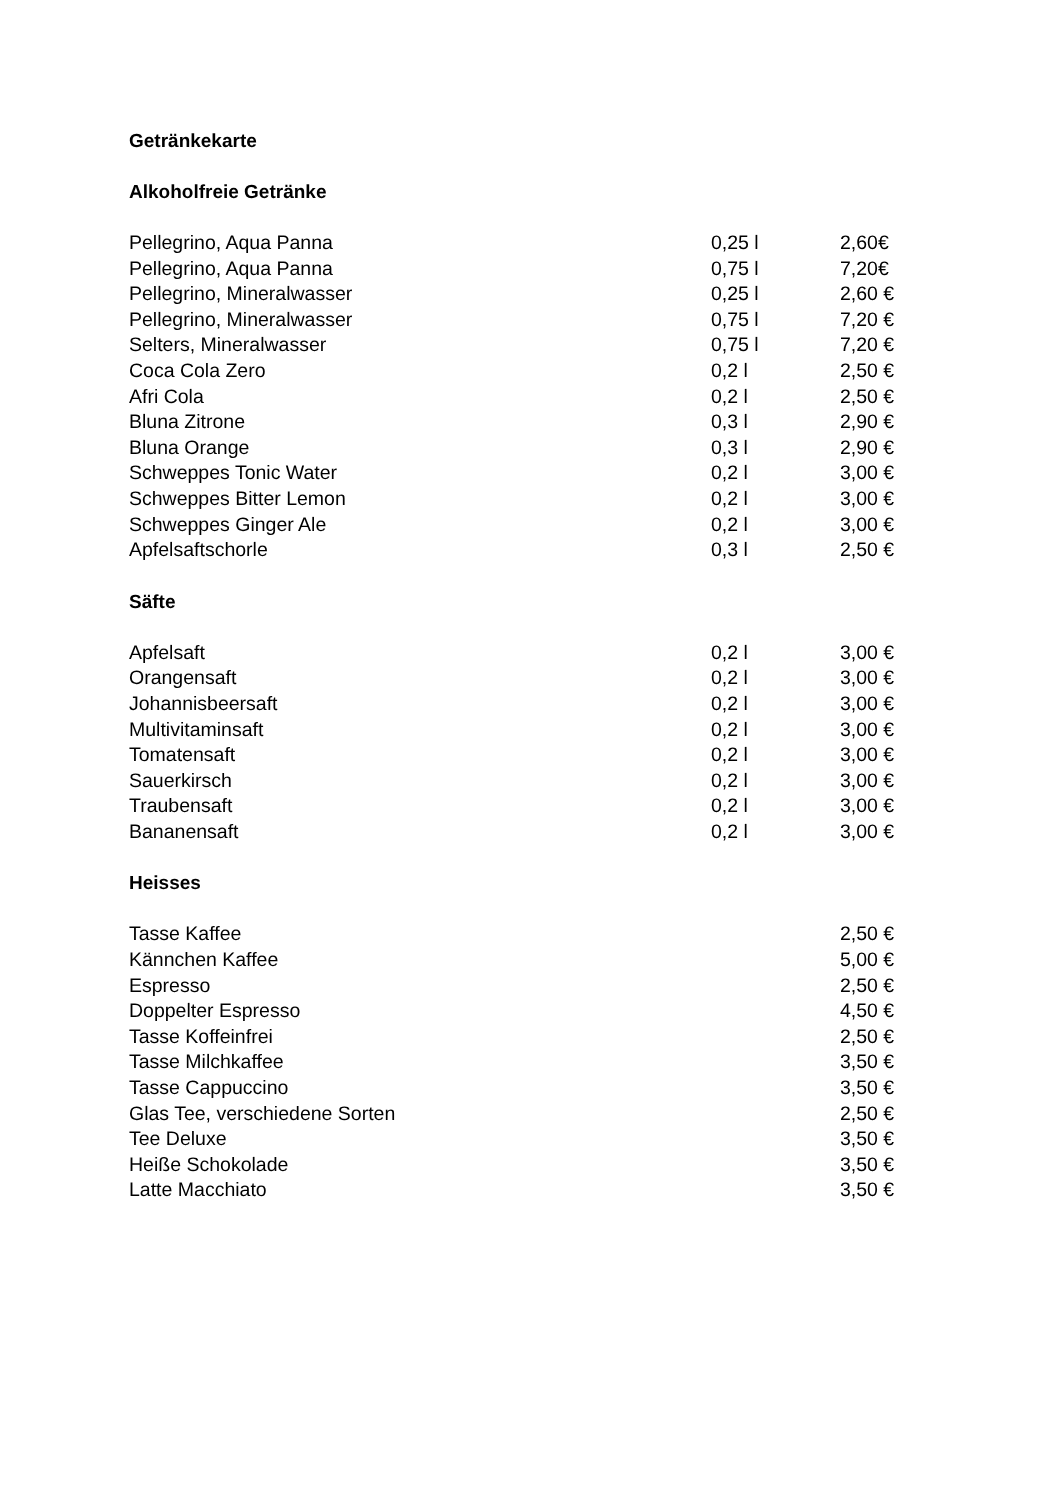Getränkekarte
Alkoholfreie Getränke
| Pellegrino, Aqua Panna | 0,25 l | 2,60€ |
| Pellegrino, Aqua Panna | 0,75 l | 7,20€ |
| Pellegrino, Mineralwasser | 0,25 l | 2,60 € |
| Pellegrino, Mineralwasser | 0,75 l | 7,20 € |
| Selters, Mineralwasser | 0,75 l | 7,20 € |
| Coca Cola Zero | 0,2 l | 2,50 € |
| Afri Cola | 0,2 l | 2,50 € |
| Bluna Zitrone | 0,3 l | 2,90 € |
| Bluna Orange | 0,3 l | 2,90 € |
| Schweppes Tonic Water | 0,2 l | 3,00 € |
| Schweppes Bitter Lemon | 0,2 l | 3,00 € |
| Schweppes Ginger Ale | 0,2 l | 3,00 € |
| Apfelsaftschorle | 0,3 l | 2,50 € |
Säfte
| Apfelsaft | 0,2 l | 3,00 € |
| Orangensaft | 0,2 l | 3,00 € |
| Johannisbeersaft | 0,2 l | 3,00 € |
| Multivitaminsaft | 0,2 l | 3,00 € |
| Tomatensaft | 0,2 l | 3,00 € |
| Sauerkirsch | 0,2 l | 3,00 € |
| Traubensaft | 0,2 l | 3,00 € |
| Bananensaft | 0,2 l | 3,00 € |
Heisses
| Tasse Kaffee | | 2,50 € |
| Kännchen Kaffee | | 5,00 € |
| Espresso | | 2,50 € |
| Doppelter Espresso | | 4,50 € |
| Tasse Koffeinfrei | | 2,50 € |
| Tasse Milchkaffee | | 3,50 € |
| Tasse Cappuccino | | 3,50 € |
| Glas Tee, verschiedene Sorten | | 2,50 € |
| Tee Deluxe | | 3,50 € |
| Heiße Schokolade | | 3,50 € |
| Latte Macchiato | | 3,50 € |